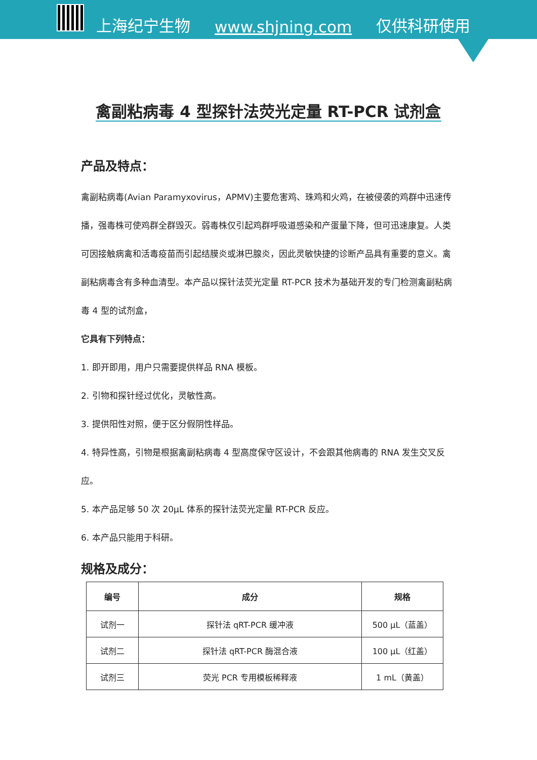上海纪宁生物 www.shjning.com 仅供科研使用
禽副粘病毒 4 型探针法荧光定量 RT-PCR 试剂盒
产品及特点：
禽副粘病毒(Avian Paramyxovirus，APMV)主要危害鸡、珠鸡和火鸡，在被侵袭的鸡群中迅速传播，强毒株可使鸡群全群毁灭。弱毒株仅引起鸡群呼吸道感染和产蛋量下降，但可迅速康复。人类可因接触病禽和活毒疫苗而引起结膜炎或淋巴腺炎，因此灵敏快捷的诊断产品具有重要的意义。禽副粘病毒含有多种血清型。本产品以探针法荧光定量 RT-PCR 技术为基础开发的专门检测禽副粘病毒 4 型的试剂盒，
它具有下列特点：
1. 即开即用，用户只需要提供样品 RNA 模板。
2. 引物和探针经过优化，灵敏性高。
3. 提供阳性对照，便于区分假阴性样品。
4. 特异性高，引物是根据禽副粘病毒 4 型高度保守区设计，不会跟其他病毒的 RNA 发生交叉反应。
5. 本产品足够 50 次 20μL 体系的探针法荧光定量 RT-PCR 反应。
6. 本产品只能用于科研。
规格及成分：
| 编号 | 成分 | 规格 |
| --- | --- | --- |
| 试剂一 | 探针法 qRT-PCR 缓冲液 | 500 μL（蓝盖） |
| 试剂二 | 探针法 qRT-PCR 酶混合液 | 100 μL（红盖） |
| 试剂三 | 荧光 PCR 专用模板稀释液 | 1 mL（黄盖） |